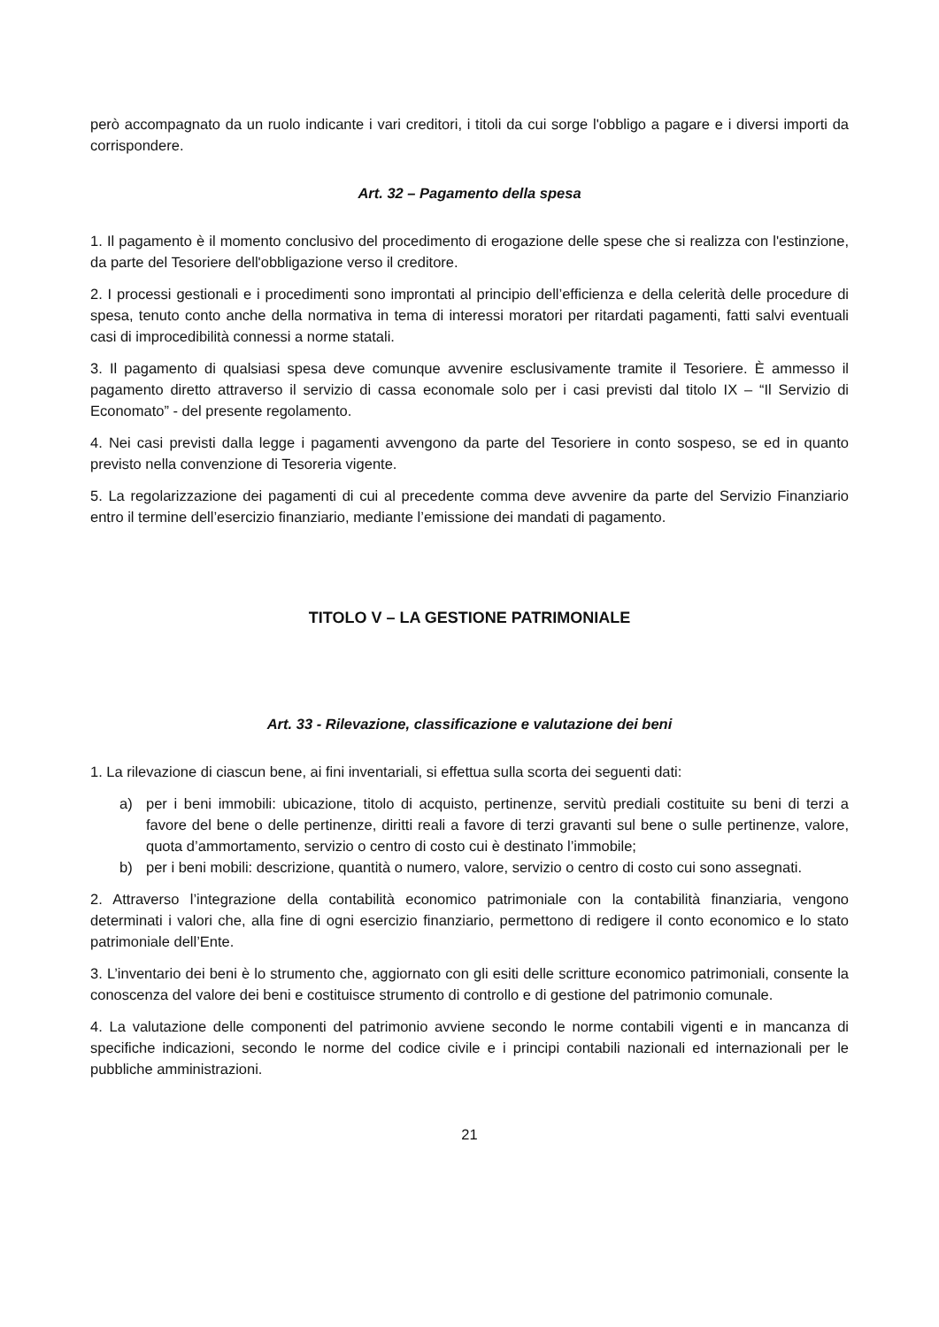però accompagnato da un ruolo indicante i vari creditori, i titoli da cui sorge l'obbligo a pagare e i diversi importi da corrispondere.
Art. 32 – Pagamento della spesa
1. Il pagamento è il momento conclusivo del procedimento di erogazione delle spese che si realizza con l'estinzione, da parte del Tesoriere dell'obbligazione verso il creditore.
2. I processi gestionali e i procedimenti sono improntati al principio dell’efficienza e della celerità delle procedure di spesa, tenuto conto anche della normativa in tema di interessi moratori per ritardati pagamenti, fatti salvi eventuali casi di improcedibilità connessi a norme statali.
3. Il pagamento di qualsiasi spesa deve comunque avvenire esclusivamente tramite il Tesoriere. È ammesso il pagamento diretto attraverso il servizio di cassa economale solo per i casi previsti dal titolo IX – “Il Servizio di Economato” - del presente regolamento.
4. Nei casi previsti dalla legge i pagamenti avvengono da parte del Tesoriere in conto sospeso, se ed in quanto previsto nella convenzione di Tesoreria vigente.
5. La regolarizzazione dei pagamenti di cui al precedente comma deve avvenire da parte del Servizio Finanziario entro il termine dell’esercizio finanziario, mediante l’emissione dei mandati di pagamento.
TITOLO V – LA GESTIONE PATRIMONIALE
Art. 33 - Rilevazione, classificazione e valutazione dei beni
1. La rilevazione di ciascun bene, ai fini inventariali, si effettua sulla scorta dei seguenti dati:
a) per i beni immobili: ubicazione, titolo di acquisto, pertinenze, servitù prediali costituite su beni di terzi a favore del bene o delle pertinenze, diritti reali a favore di terzi gravanti sul bene o sulle pertinenze, valore, quota d’ammortamento, servizio o centro di costo cui è destinato l’immobile;
b) per i beni mobili: descrizione, quantità o numero, valore, servizio o centro di costo cui sono assegnati.
2. Attraverso l’integrazione della contabilità economico patrimoniale con la contabilità finanziaria, vengono determinati i valori che, alla fine di ogni esercizio finanziario, permettono di redigere il conto economico e lo stato patrimoniale dell’Ente.
3. L’inventario dei beni è lo strumento che, aggiornato con gli esiti delle scritture economico patrimoniali, consente la conoscenza del valore dei beni e costituisce strumento di controllo e di gestione del patrimonio comunale.
4. La valutazione delle componenti del patrimonio avviene secondo le norme contabili vigenti e in mancanza di specifiche indicazioni, secondo le norme del codice civile e i principi contabili nazionali ed internazionali per le pubbliche amministrazioni.
21